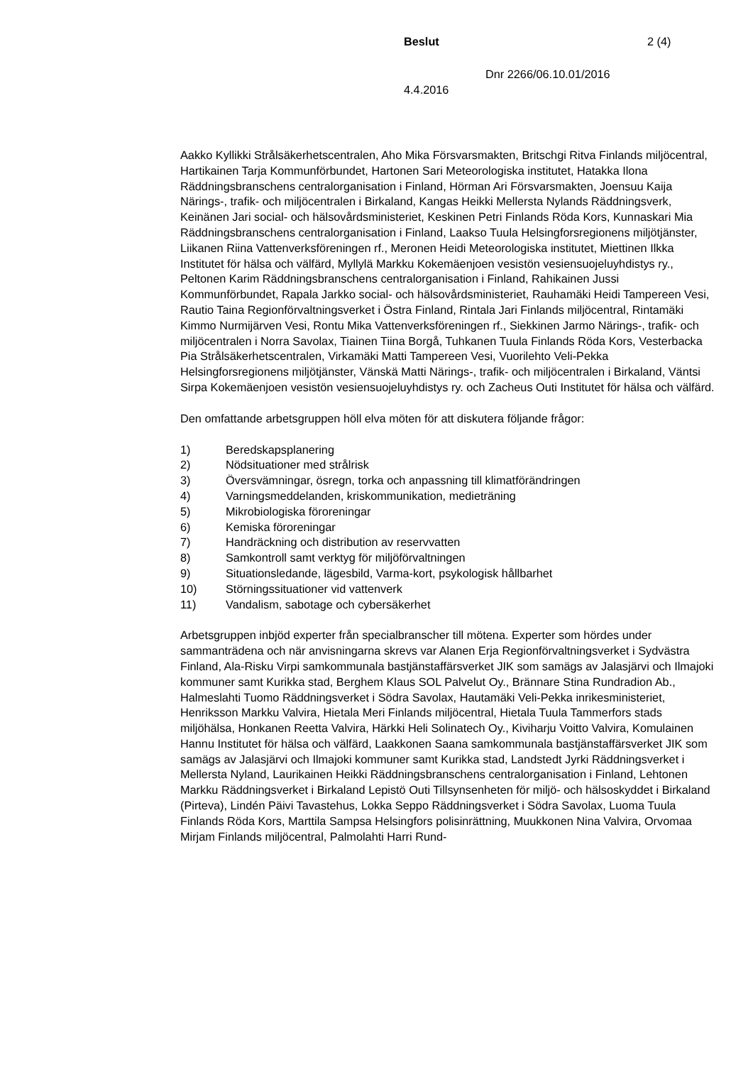Beslut 2 (4)
Dnr 2266/06.10.01/2016
4.4.2016
Aakko Kyllikki Strålsäkerhetscentralen, Aho Mika Försvarsmakten, Britschgi Ritva Finlands miljöcentral, Hartikainen Tarja Kommunförbundet, Hartonen Sari Meteorologiska institutet, Hatakka Ilona Räddningsbranschens centralorganisation i Finland, Hörman Ari Försvarsmakten, Joensuu Kaija Närings-, trafik- och miljöcentralen i Birkaland, Kangas Heikki Mellersta Nylands Räddningsverk, Keinänen Jari social- och hälsovårdsministeriet, Keskinen Petri Finlands Röda Kors, Kunnaskari Mia Räddningsbranschens centralorganisation i Finland, Laakso Tuula Helsingforsregionens miljötjänster, Liikanen Riina Vattenverksföreningen rf., Meronen Heidi Meteorologiska institutet, Miettinen Ilkka Institutet för hälsa och välfärd, Myllylä Markku Kokemäenjoen vesistön vesiensuojeluyhdistys ry., Peltonen Karim Räddningsbranschens centralorganisation i Finland, Rahikainen Jussi Kommunförbundet, Rapala Jarkko social- och hälsovårdsministeriet, Rauhamäki Heidi Tampereen Vesi, Rautio Taina Regionförvaltningsverket i Östra Finland, Rintala Jari Finlands miljöcentral, Rintamäki Kimmo Nurmijärven Vesi, Rontu Mika Vattenverksföreningen rf., Siekkinen Jarmo Närings-, trafik- och miljöcentralen i Norra Savolax, Tiainen Tiina Borgå, Tuhkanen Tuula Finlands Röda Kors, Vesterbacka Pia Strålsäkerhetscentralen, Virkamäki Matti Tampereen Vesi, Vuorilehto Veli-Pekka Helsingforsregionens miljötjänster, Vänskä Matti Närings-, trafik- och miljöcentralen i Birkaland, Väntsi Sirpa Kokemäenjoen vesistön vesiensuojeluyhdistys ry. och Zacheus Outi Institutet för hälsa och välfärd.
Den omfattande arbetsgruppen höll elva möten för att diskutera följande frågor:
1) Beredskapsplanering
2) Nödsituationer med strålrisk
3) Översvämningar, ösregn, torka och anpassning till klimatförändringen
4) Varningsmeddelanden, kriskommunikation, medieträning
5) Mikrobiologiska föroreningar
6) Kemiska föroreningar
7) Handräckning och distribution av reservvatten
8) Samkontroll samt verktyg för miljöförvaltningen
9) Situationsledande, lägesbild, Varma-kort, psykologisk hållbarhet
10) Störningssituationer vid vattenverk
11) Vandalism, sabotage och cybersäkerhet
Arbetsgruppen inbjöd experter från specialbranscher till mötena. Experter som hördes under sammanträdena och när anvisningarna skrevs var Alanen Erja Regionförvaltningsverket i Sydvästra Finland, Ala-Risku Virpi samkommunala bastjänstaffärsverket JIK som samägs av Jalasjärvi och Ilmajoki kommuner samt Kurikka stad, Berghem Klaus SOL Palvelut Oy., Brännare Stina Rundradion Ab., Halmeslahti Tuomo Räddningsverket i Södra Savolax, Hautamäki Veli-Pekka inrikesministeriet, Henriksson Markku Valvira, Hietala Meri Finlands miljöcentral, Hietala Tuula Tammerfors stads miljöhälsa, Honkanen Reetta Valvira, Härkki Heli Solinatech Oy., Kiviharju Voitto Valvira, Komulainen Hannu Institutet för hälsa och välfärd, Laakkonen Saana samkommunala bastjänstaffärsverket JIK som samägs av Jalasjärvi och Ilmajoki kommuner samt Kurikka stad, Landstedt Jyrki Räddningsverket i Mellersta Nyland, Laurikainen Heikki Räddningsbranschens centralorganisation i Finland, Lehtonen Markku Räddningsverket i Birkaland Lepistö Outi Tillsynsenheten för miljö- och hälsoskyddet i Birkaland (Pirteva), Lindén Päivi Tavastehus, Lokka Seppo Räddningsverket i Södra Savolax, Luoma Tuula Finlands Röda Kors, Marttila Sampsa Helsingfors polisinrättning, Muukkonen Nina Valvira, Orvomaa Mirjam Finlands miljöcentral, Palmolahti Harri Rund-